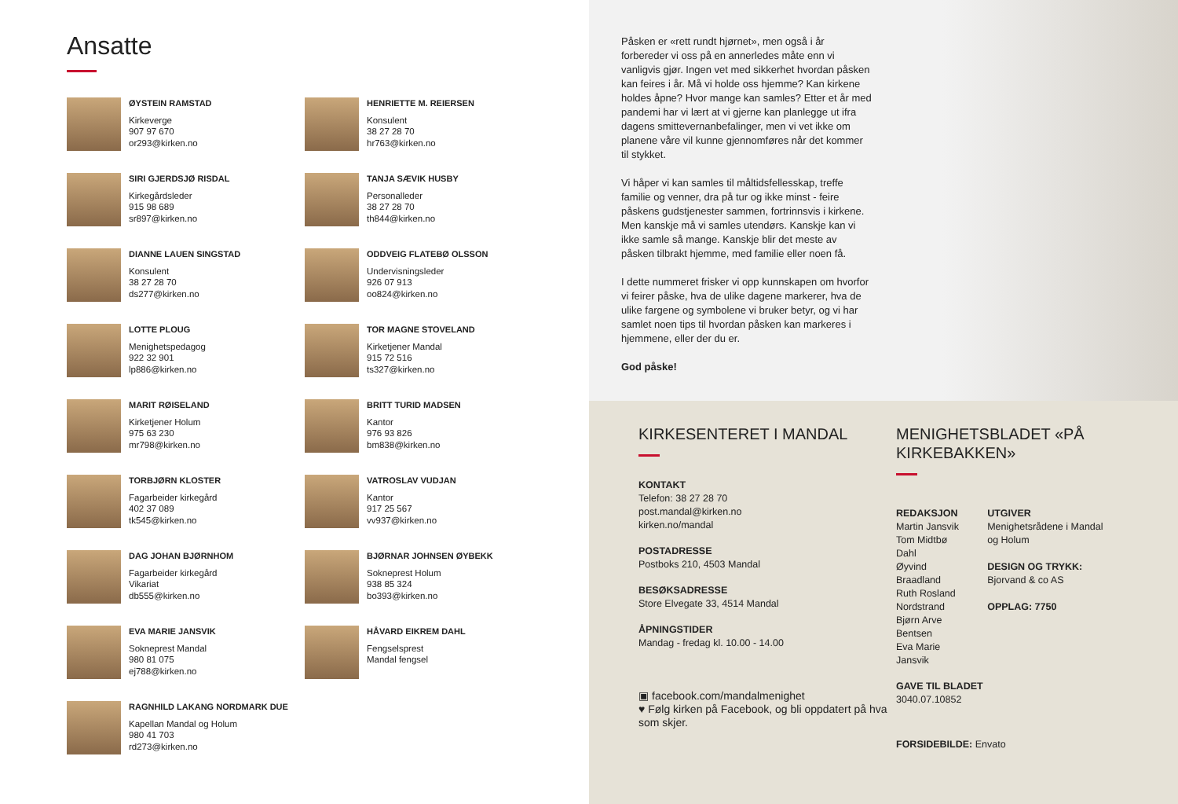Ansatte
ØYSTEIN RAMSTAD
Kirkeverge
907 97 670
or293@kirken.no
HENRIETTE M. REIERSEN
Konsulent
38 27 28 70
hr763@kirken.no
SIRI GJERDSJØ RISDAL
Kirkegårdsleder
915 98 689
sr897@kirken.no
TANJA SÆVIK HUSBY
Personalleder
38 27 28 70
th844@kirken.no
DIANNE LAUEN SINGSTAD
Konsulent
38 27 28 70
ds277@kirken.no
ODDVEIG FLATEBØ OLSSON
Undervisningsleder
926 07 913
oo824@kirken.no
LOTTE PLOUG
Menighetspedagog
922 32 901
lp886@kirken.no
TOR MAGNE STOVELAND
Kirketjener Mandal
915 72 516
ts327@kirken.no
MARIT RØISELAND
Kirketjener Holum
975 63 230
mr798@kirken.no
BRITT TURID MADSEN
Kantor
976 93 826
bm838@kirken.no
TORBJØRN KLOSTER
Fagarbeider kirkegård
402 37 089
tk545@kirken.no
VATROSLAV VUDJAN
Kantor
917 25 567
vv937@kirken.no
DAG JOHAN BJØRNHOM
Fagarbeider kirkegård
Vikariat
db555@kirken.no
BJØRNAR JOHNSEN ØYBEKK
Sokneprest Holum
938 85 324
bo393@kirken.no
EVA MARIE JANSVIK
Sokneprest Mandal
980 81 075
ej788@kirken.no
HÅVARD EIKREM DAHL
Fengselsprest
Mandal fengsel
RAGNHILD LAKANG NORDMARK DUE
Kapellan Mandal og Holum
980 41 703
rd273@kirken.no
Påsken er «rett rundt hjørnet», men også i år forbereder vi oss på en annerledes måte enn vi vanligvis gjør. Ingen vet med sikkerhet hvordan påsken kan feires i år. Må vi holde oss hjemme? Kan kirkene holdes åpne? Hvor mange kan samles? Etter et år med pandemi har vi lært at vi gjerne kan planlegge ut ifra dagens smittevernanbefalinger, men vi vet ikke om planene våre vil kunne gjennomføres når det kommer til stykket.
Vi håper vi kan samles til måltidsfellesskap, treffe familie og venner, dra på tur og ikke minst - feire påskens gudstjenester sammen, fortrinnsvis i kirkene. Men kanskje må vi samles utendørs. Kanskje kan vi ikke samle så mange. Kanskje blir det meste av påsken tilbrakt hjemme, med familie eller noen få.
I dette nummeret frisker vi opp kunnskapen om hvorfor vi feirer påske, hva de ulike dagene markerer, hva de ulike fargene og symbolene vi bruker betyr, og vi har samlet noen tips til hvordan påsken kan markeres i hjemmene, eller der du er.
God påske!
KIRKESENTERET I MANDAL
KONTAKT
Telefon: 38 27 28 70
post.mandal@kirken.no
kirken.no/mandal
POSTADRESSE
Postboks 210, 4503 Mandal
BESØKSADRESSE
Store Elvegate 33, 4514 Mandal
ÅPNINGSTIDER
Mandag - fredag kl. 10.00 - 14.00
▣ facebook.com/mandalmenighet
♥ Følg kirken på Facebook, og bli oppdatert på hva som skjer.
MENIGHETSBLADET «PÅ KIRKEBAKKEN»
REDAKSJON
Martin Jansvik
Tom Midtbø Dahl
Øyvind Braadland
Ruth Rosland Nordstrand
Bjørn Arve Bentsen
Eva Marie Jansvik
UTGIVER
Menighetsrådene i Mandal og Holum
DESIGN OG TRYKK:
Bjorvand & co AS
OPPLAG: 7750
GAVE TIL BLADET
3040.07.10852
FORSIDEBILDE: Envato